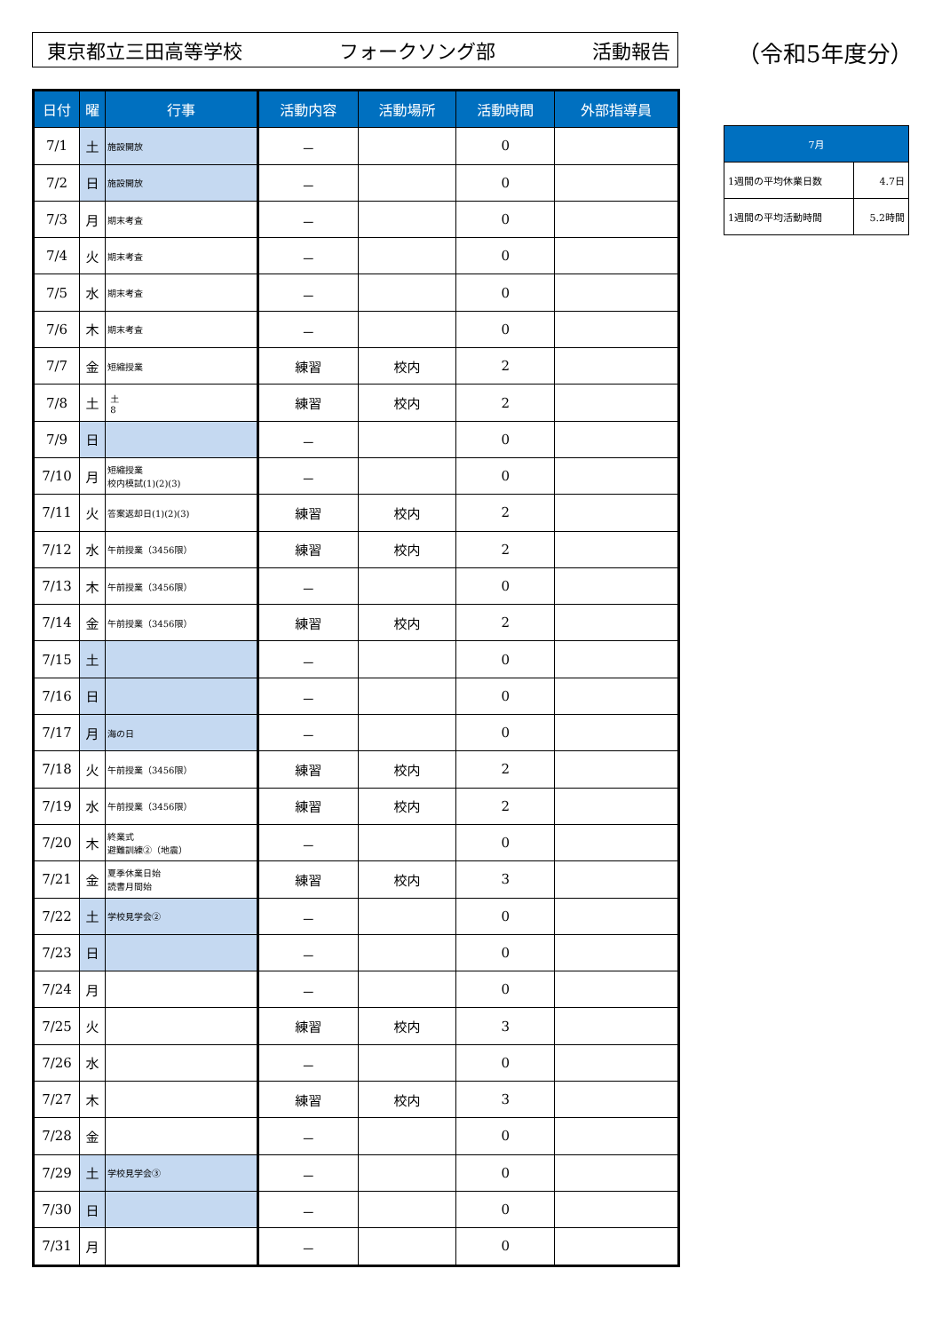東京都立三田高等学校 フォークソング部 活動報告 （令和5年度分）
| 日付 | 曜 | 行事 | 活動内容 | 活動場所 | 活動時間 | 外部指導員 |
| --- | --- | --- | --- | --- | --- | --- |
| 7/1 | 土 | 施設開放 | － | | 0 | |
| 7/2 | 日 | 施設開放 | － | | 0 | |
| 7/3 | 月 | 期末考査 | － | | 0 | |
| 7/4 | 火 | 期末考査 | － | | 0 | |
| 7/5 | 水 | 期末考査 | － | | 0 | |
| 7/6 | 木 | 期末考査 | － | | 0 | |
| 7/7 | 金 | 短縮授業 | 練習 | 校内 | 2 | |
| 7/8 | 土 | 土 8 | 練習 | 校内 | 2 | |
| 7/9 | 日 | | － | | 0 | |
| 7/10 | 月 | 短縮授業 校内模試(1)(2)(3) | － | | 0 | |
| 7/11 | 火 | 答案返却日(1)(2)(3) | 練習 | 校内 | 2 | |
| 7/12 | 水 | 午前授業（3456限） | 練習 | 校内 | 2 | |
| 7/13 | 木 | 午前授業（3456限） | － | | 0 | |
| 7/14 | 金 | 午前授業（3456限） | 練習 | 校内 | 2 | |
| 7/15 | 土 | | － | | 0 | |
| 7/16 | 日 | | － | | 0 | |
| 7/17 | 月 | 海の日 | － | | 0 | |
| 7/18 | 火 | 午前授業（3456限） | 練習 | 校内 | 2 | |
| 7/19 | 水 | 午前授業（3456限） | 練習 | 校内 | 2 | |
| 7/20 | 木 | 終業式 避難訓練②（地震） | － | | 0 | |
| 7/21 | 金 | 夏季休業日始 読書月間始 | 練習 | 校内 | 3 | |
| 7/22 | 土 | 学校見学会② | － | | 0 | |
| 7/23 | 日 | | － | | 0 | |
| 7/24 | 月 | | － | | 0 | |
| 7/25 | 火 | | 練習 | 校内 | 3 | |
| 7/26 | 水 | | － | | 0 | |
| 7/27 | 木 | | 練習 | 校内 | 3 | |
| 7/28 | 金 | | － | | 0 | |
| 7/29 | 土 | 学校見学会③ | － | | 0 | |
| 7/30 | 日 | | － | | 0 | |
| 7/31 | 月 | | － | | 0 | |
| 7月 | |
| 1週間の平均休業日数 | 4.7日 |
| 1週間の平均活動時間 | 5.2時間 |